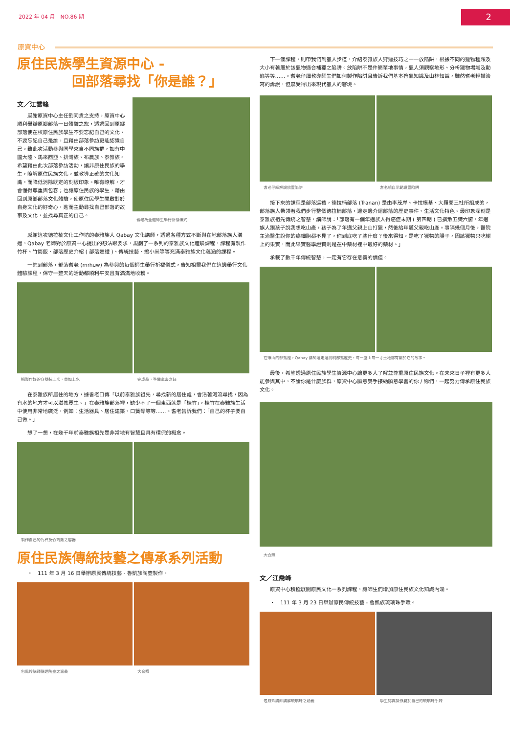2022 年 04 月　NO.86 期 2
原資中心
原住民族學生資源中心 -
　　　　回部落尋找「你是誰？」
文／江喬峰
感謝原資中心主任劉同貴之支持，原資中心順利舉辦原鄉部落一日體驗之旅，透過回到原鄉部落使在校原住民族學生不要忘記自己的文化、不要忘記自己是誰，且藉由部落參訪更能認識自己。雖此次活動參與同學來自不同族群，如有中國大陸、馬來西亞、排灣族、布農族、泰雅族。希望藉由此次部落參訪活動，讓非原住民族的學生，瞭解原住民族文化，並教導正確的文化知識，而降低消除既定的刻板印象。唯有瞭解，才會懂得尊重與包容；也讓原住民族的學生，藉由回到原鄉部落文化體驗，使原住民學生開啟對於自身文化的好奇心，進而主動尋找自己部落的故事及文化，並找尋真正的自己。
耆老為全體師生舉行祈福儀式
感謝這次德拉楠文化工作坊的泰雅族人 Qabay 文化講師，透過各種方式不斷與在地部落族人溝通，Qabay 老師對於原資中心提出的想法跟要求，規劃了一系列的泰雅族文化體驗課程，課程有製作竹杯、竹筒飯、部落歷史介紹 ( 部落巡禮 )、傳統技藝、搗小米等等充滿泰雅族文化蘊涵的課程。
一進到部落，部落耆老 (mrhuw) 為參與的每個師生舉行祈福儀式，告知祖靈我們在這邊舉行文化體驗課程，保守一整天的活動都順利平安且有滿滿地收穫。
把製作好的容器裝上米，並加上水 完成品，準備拿去烹飪
在泰雅族所居住的地方，據耆老口傳「以前泰雅族祖先，尋找新的居住處，會沿著河流尋找，因為有水的地方才可以滋養眾生。」在泰雅族部落裡，缺少不了一個東西就是「桂竹」，桂竹在泰雅族生活中使用非常地廣泛，例如：生活器具、居住建築、口簧琴等等……。耆老告訴我們：「自己的杯子要自己做。」
想了一想，在幾千年前泰雅族祖先是非常地有智慧且具有環保的概念。
製作自己的竹杯及竹筒飯之容器
原住民族傳統技藝之傳承系列活動
・　111 年 3 月 16 日舉辦原民傳統技藝 - 魯凱族陶壺製作。
包鳳玲講師講述陶壺之涵義 大合照
下一個課程，則帶我們到獵人步道，介紹泰雅族人狩獵技巧之一—放陷阱，根據不同的獵物種類及大小有著屬於該獵物適合補獵之陷阱。放陷阱不是件簡單地事情，獵人須觀察地形、分析獵物場域及動態等等……。耆老仔細教導師生們如何製作陷阱且告訴我們基本狩獵知識及山林知識，雖然耆老輕描淡寫的訴說，但感受得出來現代獵人的窘境。
耆老仔細解說放置陷阱 耆老親自示範設置陷阱
接下來的課程是部落巡禮，德拉楠部落 (Tranan) 是由李茂岸、卡拉模基、大羅蘭三社所組成的，部落族人帶領著我們步行整個德拉楠部落，邊走邊介紹部落的歷史事件、生活文化特色。最印象深刻是泰雅族祖先傳統之智慧，講師說：「部落有一個年邁族人得癌症末期 ( 第四期 ) 已擴散五臟六腑，年邁族人跟孩子說我想吃山產，孩子為了年邁父親上山打獵，然後給年邁父親吃山產。事隔幾個月後，醫院主治醫生說你的癌細胞都不見了，你到底吃了些什麼？後來得知，是吃了獵物的腸子，因該獵物只吃樹上的果實，而此果實醫學證實則是在中藥材裡中最好的藥材。」
承載了數千年傳統智慧，一定有它存在意義的價值。
在環山的部落裡，Qabay 講師邊走邊說明部落歷史，每一座山每一寸土地都有屬於它的故事。
最後，希望透過原住民族學生資源中心讓更多人了解並尊重原住民族文化。在未來日子裡有更多人能參與其中，不論你是什麼族群，原資中心願意雙手接納願意學習的你 / 妳們，一起努力傳承原住民族文化。
大合照
文／江喬峰
原資中心積極展開原民文化一系列課程，讓師生們增加原住民族文化知識內涵。
・　111 年 3 月 23 日舉辦原民傳統技藝 - 魯凱族琉璃珠手環。
包鳳玲講師講解琉璃珠之涵義 學生認真製作屬於自己的琉璃珠手鍊